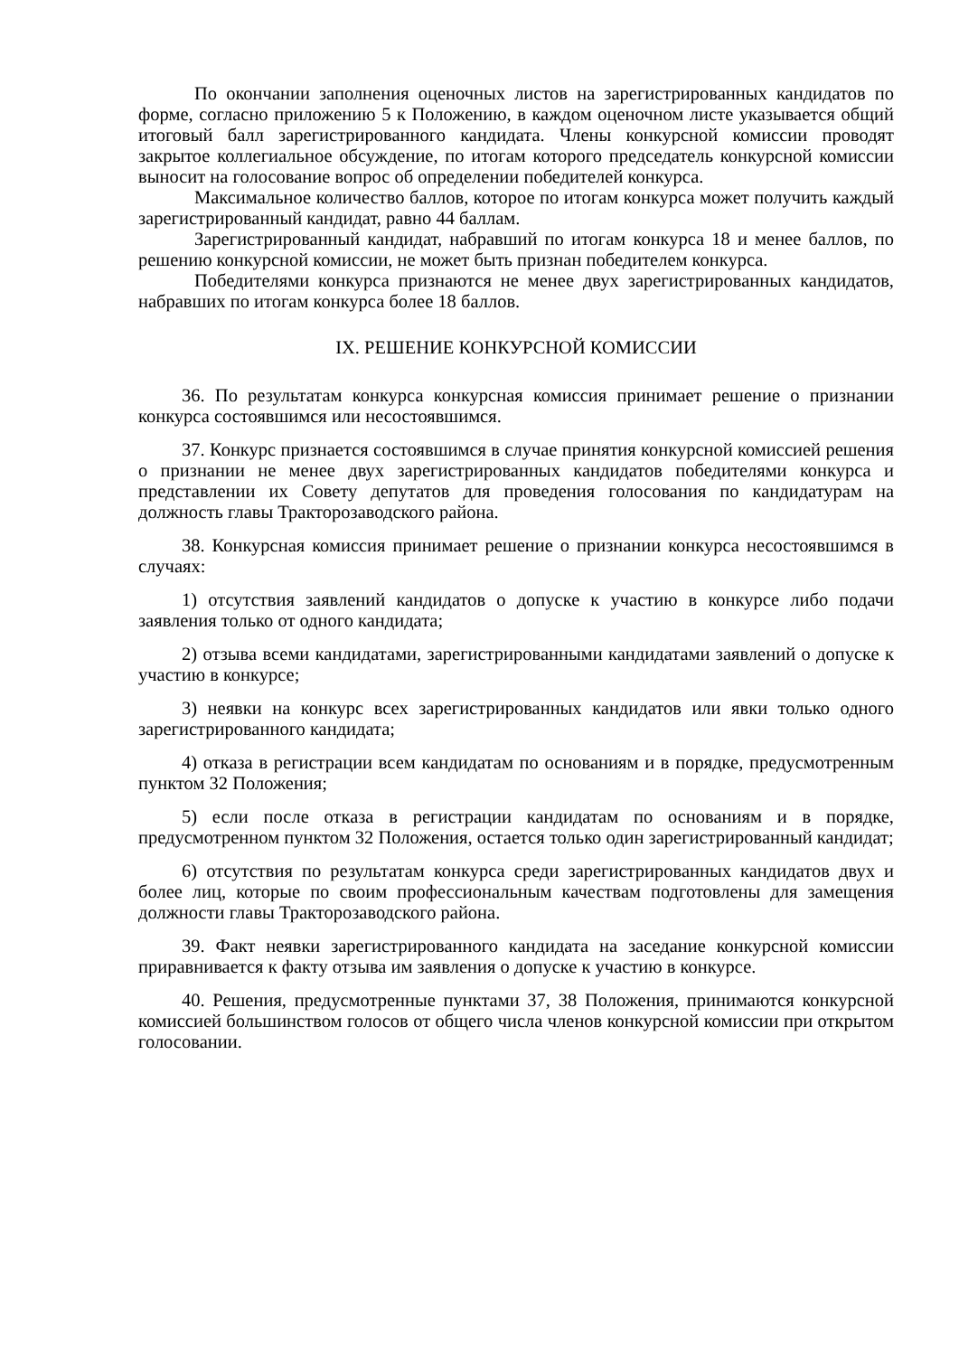По окончании заполнения оценочных листов на зарегистрированных кандидатов по форме, согласно приложению 5 к Положению, в каждом оценочном листе указывается общий итоговый балл зарегистрированного кандидата. Члены конкурсной комиссии проводят закрытое коллегиальное обсуждение, по итогам которого председатель конкурсной комиссии выносит на голосование вопрос об определении победителей конкурса.
Максимальное количество баллов, которое по итогам конкурса может получить каждый зарегистрированный кандидат, равно 44 баллам.
Зарегистрированный кандидат, набравший по итогам конкурса 18 и менее баллов, по решению конкурсной комиссии, не может быть признан победителем конкурса.
Победителями конкурса признаются не менее двух зарегистрированных кандидатов, набравших по итогам конкурса более 18 баллов.
IX. РЕШЕНИЕ КОНКУРСНОЙ КОМИССИИ
36. По результатам конкурса конкурсная комиссия принимает решение о признании конкурса состоявшимся или несостоявшимся.
37. Конкурс признается состоявшимся в случае принятия конкурсной комиссией решения о признании не менее двух зарегистрированных кандидатов победителями конкурса и представлении их Совету депутатов для проведения голосования по кандидатурам на должность главы Тракторозаводского района.
38. Конкурсная комиссия принимает решение о признании конкурса несостоявшимся в случаях:
1) отсутствия заявлений кандидатов о допуске к участию в конкурсе либо подачи заявления только от одного кандидата;
2) отзыва всеми кандидатами, зарегистрированными кандидатами заявлений о допуске к участию в конкурсе;
3) неявки на конкурс всех зарегистрированных кандидатов или явки только одного зарегистрированного кандидата;
4) отказа в регистрации всем кандидатам по основаниям и в порядке, предусмотренным пунктом 32 Положения;
5) если после отказа в регистрации кандидатам по основаниям и в порядке, предусмотренном пунктом 32 Положения, остается только один зарегистрированный кандидат;
6) отсутствия по результатам конкурса среди зарегистрированных кандидатов двух и более лиц, которые по своим профессиональным качествам подготовлены для замещения должности главы Тракторозаводского района.
39. Факт неявки зарегистрированного кандидата на заседание конкурсной комиссии приравнивается к факту отзыва им заявления о допуске к участию в конкурсе.
40. Решения, предусмотренные пунктами 37, 38 Положения, принимаются конкурсной комиссией большинством голосов от общего числа членов конкурсной комиссии при открытом голосовании.